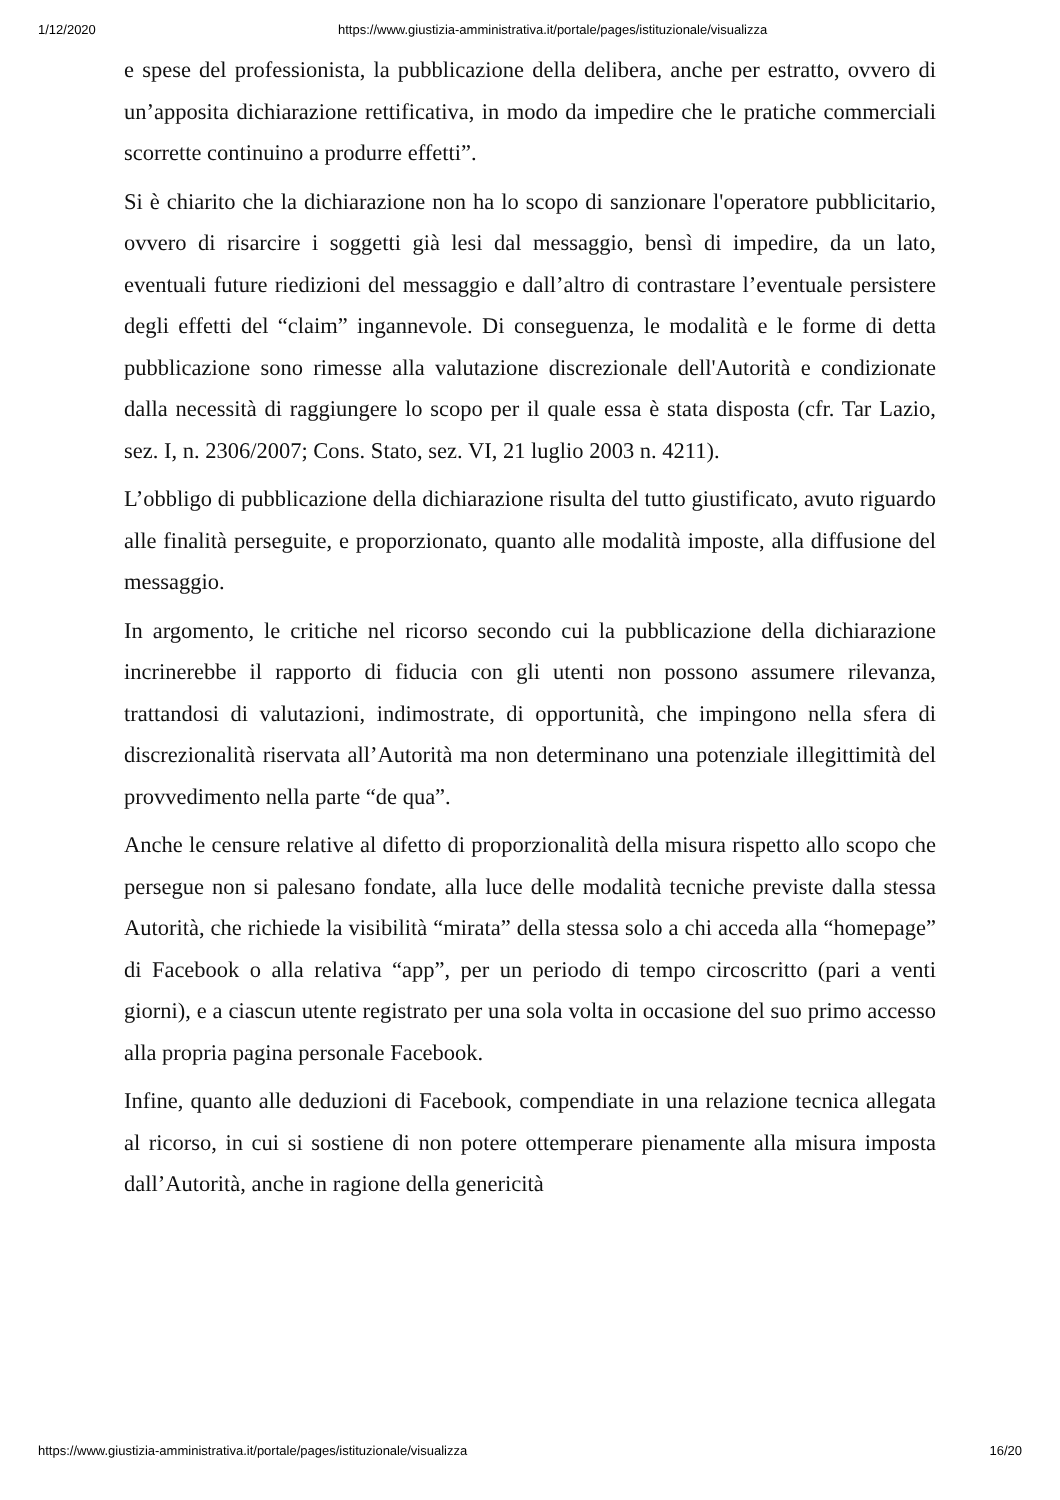1/12/2020 https://www.giustizia-amministrativa.it/portale/pages/istituzionale/visualizza
e spese del professionista, la pubblicazione della delibera, anche per estratto, ovvero di un’apposita dichiarazione rettificativa, in modo da impedire che le pratiche commerciali scorrette continuino a produrre effetti”.
Si è chiarito che la dichiarazione non ha lo scopo di sanzionare l'operatore pubblicitario, ovvero di risarcire i soggetti già lesi dal messaggio, bensì di impedire, da un lato, eventuali future riedizioni del messaggio e dall’altro di contrastare l’eventuale persistere degli effetti del “claim” ingannevole. Di conseguenza, le modalità e le forme di detta pubblicazione sono rimesse alla valutazione discrezionale dell'Autorità e condizionate dalla necessità di raggiungere lo scopo per il quale essa è stata disposta (cfr. Tar Lazio, sez. I, n. 2306/2007; Cons. Stato, sez. VI, 21 luglio 2003 n. 4211).
L’obbligo di pubblicazione della dichiarazione risulta del tutto giustificato, avuto riguardo alle finalità perseguite, e proporzionato, quanto alle modalità imposte, alla diffusione del messaggio.
In argomento, le critiche nel ricorso secondo cui la pubblicazione della dichiarazione incrinerebbe il rapporto di fiducia con gli utenti non possono assumere rilevanza, trattandosi di valutazioni, indimostrate, di opportunità, che impingono nella sfera di discrezionalità riservata all’Autorità ma non determinano una potenziale illegittimità del provvedimento nella parte “de qua”.
Anche le censure relative al difetto di proporzionalità della misura rispetto allo scopo che persegue non si palesano fondate, alla luce delle modalità tecniche previste dalla stessa Autorità, che richiede la visibilità “mirata” della stessa solo a chi acceda alla “homepage” di Facebook o alla relativa “app”, per un periodo di tempo circoscritto (pari a venti giorni), e a ciascun utente registrato per una sola volta in occasione del suo primo accesso alla propria pagina personale Facebook.
Infine, quanto alle deduzioni di Facebook, compendiate in una relazione tecnica allegata al ricorso, in cui si sostiene di non potere ottemperare pienamente alla misura imposta dall’Autorità, anche in ragione della genericità
https://www.giustizia-amministrativa.it/portale/pages/istituzionale/visualizza 16/20